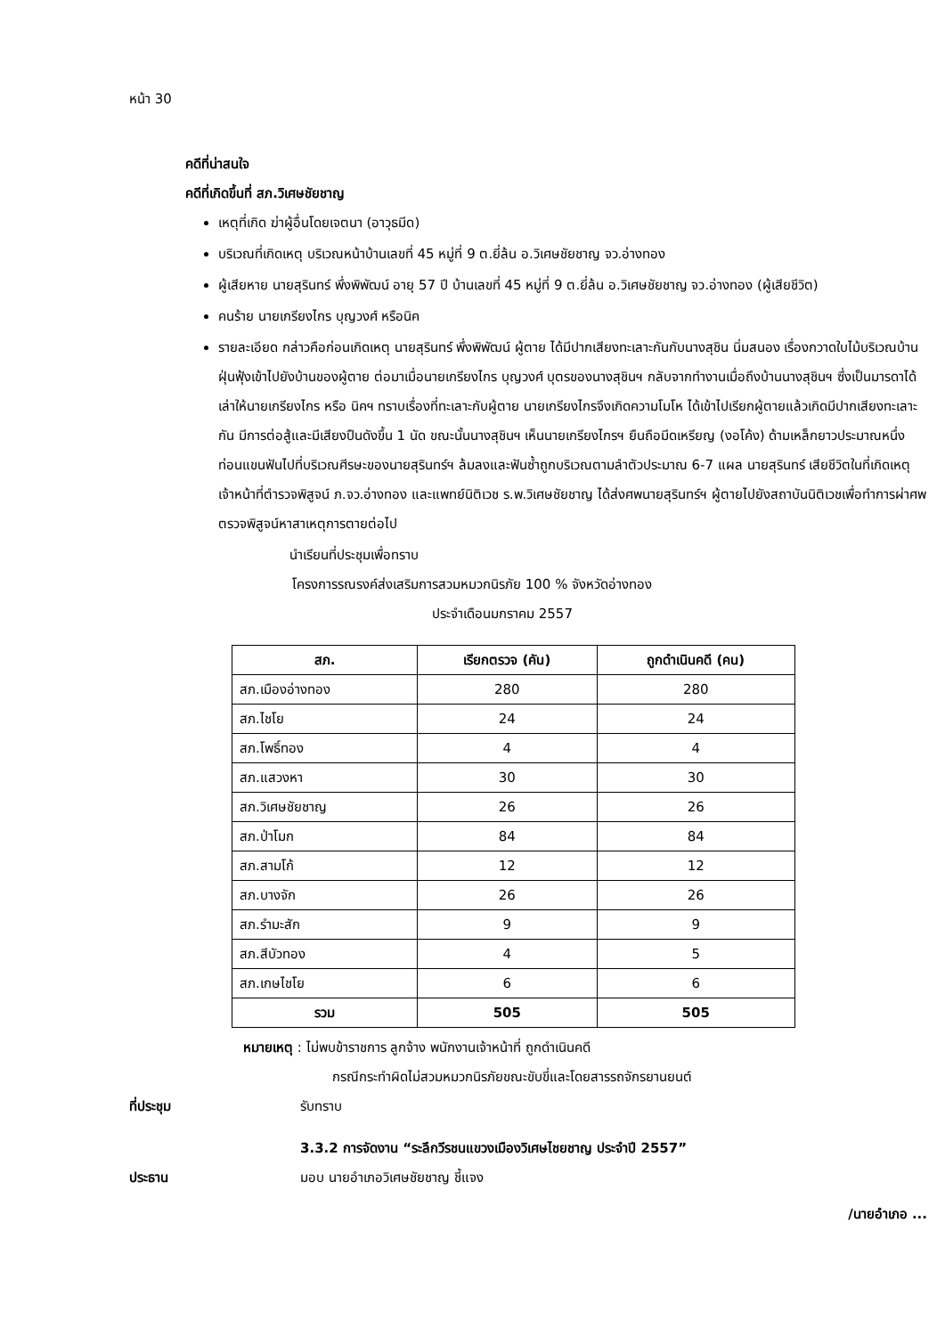หน้า 30
คดีที่น่าสนใจ
คดีที่เกิดขึ้นที่ สภ.วิเศษชัยชาญ
เหตุที่เกิด ฆ่าผู้อื่นโดยเจตนา (อาวุธมีด)
บริเวณที่เกิดเหตุ บริเวณหน้าบ้านเลขที่ 45 หมู่ที่ 9 ต.ยี่ล้น อ.วิเศษชัยชาญ จว.อ่างทอง
ผู้เสียหาย นายสุรินทร์ พึ่งพิพัฒน์ อายุ 57 ปี บ้านเลขที่ 45 หมู่ที่ 9 ต.ยี่ล้น อ.วิเศษชัยชาญ จว.อ่างทอง (ผู้เสียชีวิต)
คนร้าย นายเกรียงไกร บุญวงศ์ หรือนิค
รายละเอียด กล่าวคือก่อนเกิดเหตุ นายสุรินทร์ พึ่งพิพัฒน์ ผู้ตาย ได้มีปากเสียงทะเลาะกันกับนางสุชิน นิ่มสนอง เรื่องกวาดใบไม้บริเวณบ้าน ฝุ่นฟุ้งเข้าไปยังบ้านของผู้ตาย ต่อมาเมื่อนายเกรียงไกร บุญวงศ์ บุตรของนางสุชินฯ กลับจากทำงานเมื่อถึงบ้านนางสุชินฯ ซึ่งเป็นมารดาได้เล่าให้นายเกรียงไกร หรือ นิคฯ ทราบเรื่องที่ทะเลาะกับผู้ตาย นายเกรียงไกรจึงเกิดความโมโห ได้เข้าไปเรียกผู้ตายแล้วเกิดมีปากเสียงทะเลาะกัน มีการต่อสู้และมีเสียงปืนดังขึ้น 1 นัด ขณะนั้นนางสุชินฯ เห็นนายเกรียงไกรฯ ยืนถือมีดเหรียญ (งอโค้ง) ด้ามเหล็กยาวประมาณหนึ่งท่อนแขนฟันไปที่บริเวณศีรษะของนายสุรินทร์ฯ ล้มลงและฟันซ้ำถูกบริเวณตามลำตัวประมาณ 6-7 แผล นายสุรินทร์ เสียชีวิตในที่เกิดเหตุ เจ้าหน้าที่ตำรวจพิสูจน์ ภ.จว.อ่างทอง และแพทย์นิติเวช ร.พ.วิเศษชัยชาญ ได้ส่งศพนายสุรินทร์ฯ ผู้ตายไปยังสถาบันนิติเวชเพื่อทำการผ่าศพตรวจพิสูจน์หาสาเหตุการตายต่อไป
นำเรียนที่ประชุมเพื่อทราบ
โครงการรณรงค์ส่งเสริมการสวมหมวกนิรภัย 100 % จังหวัดอ่างทอง
ประจำเดือนมกราคม 2557
| สภ. | เรียกตรวจ (คัน) | ถูกดำเนินคดี (คน) |
| --- | --- | --- |
| สภ.เมืองอ่างทอง | 280 | 280 |
| สภ.ไชโย | 24 | 24 |
| สภ.โพธิ์ทอง | 4 | 4 |
| สภ.แสวงหา | 30 | 30 |
| สภ.วิเศษชัยชาญ | 26 | 26 |
| สภ.ป่าโมก | 84 | 84 |
| สภ.สามโก้ | 12 | 12 |
| สภ.บางจัก | 26 | 26 |
| สภ.รำมะสัก | 9 | 9 |
| สภ.สีบัวทอง | 4 | 5 |
| สภ.เกษไชโย | 6 | 6 |
| รวม | 505 | 505 |
หมายเหตุ : ไม่พบข้าราชการ ลูกจ้าง พนักงานเจ้าหน้าที่ ถูกดำเนินคดี
กรณีกระทำผิดไม่สวมหมวกนิรภัยขณะขับขี่และโดยสารรถจักรยานยนต์
ที่ประชุม รับทราบ
3.3.2 การจัดงาน “ระลึกวีรชนแขวงเมืองวิเศษไชยชาญ ประจำปี 2557”
ประธาน มอบ นายอำเภอวิเศษชัยชาญ ชี้แจง
/นายอำเภอ ...